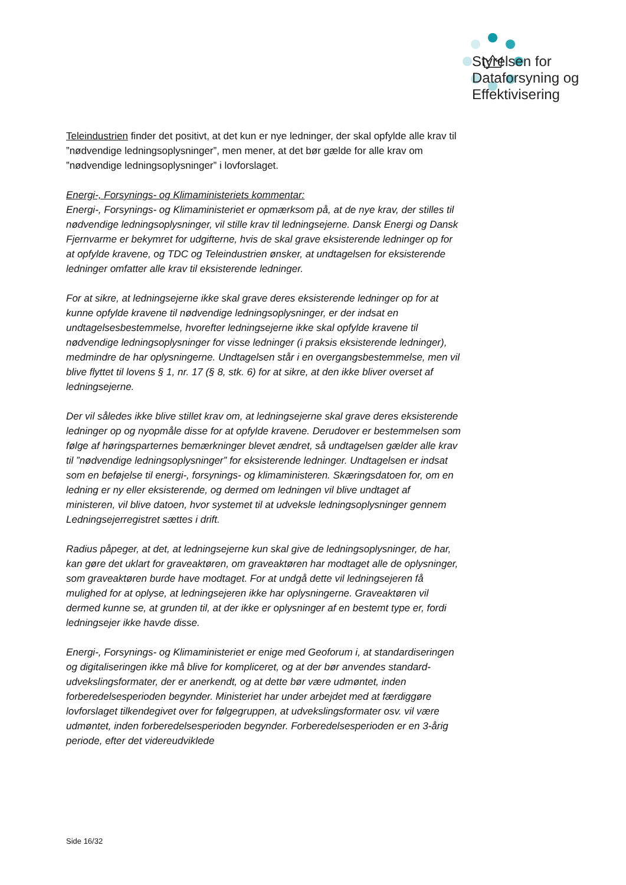Styrelsen for
Dataforsyning og
Effektivisering
Teleindustrien finder det positivt, at det kun er nye ledninger, der skal opfylde alle krav til ”nødvendige ledningsoplysninger”, men mener, at det bør gælde for alle krav om ”nødvendige ledningsoplysninger” i lovforslaget.
Energi-, Forsynings- og Klimaministeriets kommentar:
Energi-, Forsynings- og Klimaministeriet er opmærksom på, at de nye krav, der stilles til nødvendige ledningsoplysninger, vil stille krav til ledningsejerne. Dansk Energi og Dansk Fjernvarme er bekymret for udgifterne, hvis de skal grave eksisterende ledninger op for at opfylde kravene, og TDC og Teleindustrien ønsker, at undtagelsen for eksisterende ledninger omfatter alle krav til eksisterende ledninger.
For at sikre, at ledningsejerne ikke skal grave deres eksisterende ledninger op for at kunne opfylde kravene til nødvendige ledningsoplysninger, er der indsat en undtagelsesbestemmelse, hvorefter ledningsejerne ikke skal opfylde kravene til nødvendige ledningsoplysninger for visse ledninger (i praksis eksisterende ledninger), medmindre de har oplysningerne. Undtagelsen står i en overgangsbestemmelse, men vil blive flyttet til lovens § 1, nr. 17 (§ 8, stk. 6) for at sikre, at den ikke bliver overset af ledningsejerne.
Der vil således ikke blive stillet krav om, at ledningsejerne skal grave deres eksisterende ledninger op og nyopmåle disse for at opfylde kravene. Derudover er bestemmelsen som følge af høringsparternes bemærkninger blevet ændret, så undtagelsen gælder alle krav til ”nødvendige ledningsoplysninger” for eksisterende ledninger. Undtagelsen er indsat som en beføjelse til energi-, forsynings- og klimaministeren. Skæringsdatoen for, om en ledning er ny eller eksisterende, og dermed om ledningen vil blive undtaget af ministeren, vil blive datoen, hvor systemet til at udveksle ledningsoplysninger gennem Ledningsejerregistret sættes i drift.
Radius påpeger, at det, at ledningsejerne kun skal give de ledningsoplysninger, de har, kan gøre det uklart for graveaktøren, om graveaktøren har modtaget alle de oplysninger, som graveaktøren burde have modtaget. For at undgå dette vil ledningsejeren få mulighed for at oplyse, at ledningsejeren ikke har oplysningerne. Graveaktøren vil dermed kunne se, at grunden til, at der ikke er oplysninger af en bestemt type er, fordi ledningsejer ikke havde disse.
Energi-, Forsynings- og Klimaministeriet er enige med Geoforum i, at standardiseringen og digitaliseringen ikke må blive for kompliceret, og at der bør anvendes standard-udvekslingsformater, der er anerkendt, og at dette bør være udmøntet, inden forberedelsesperioden begynder. Ministeriet har under arbejdet med at færdiggøre lovforslaget tilkendegivet over for følgegruppen, at udvekslingsformater osv. vil være udmøntet, inden forberedelsesperioden begynder. Forberedelsesperioden er en 3-årig periode, efter det videreudviklede
Side 16/32